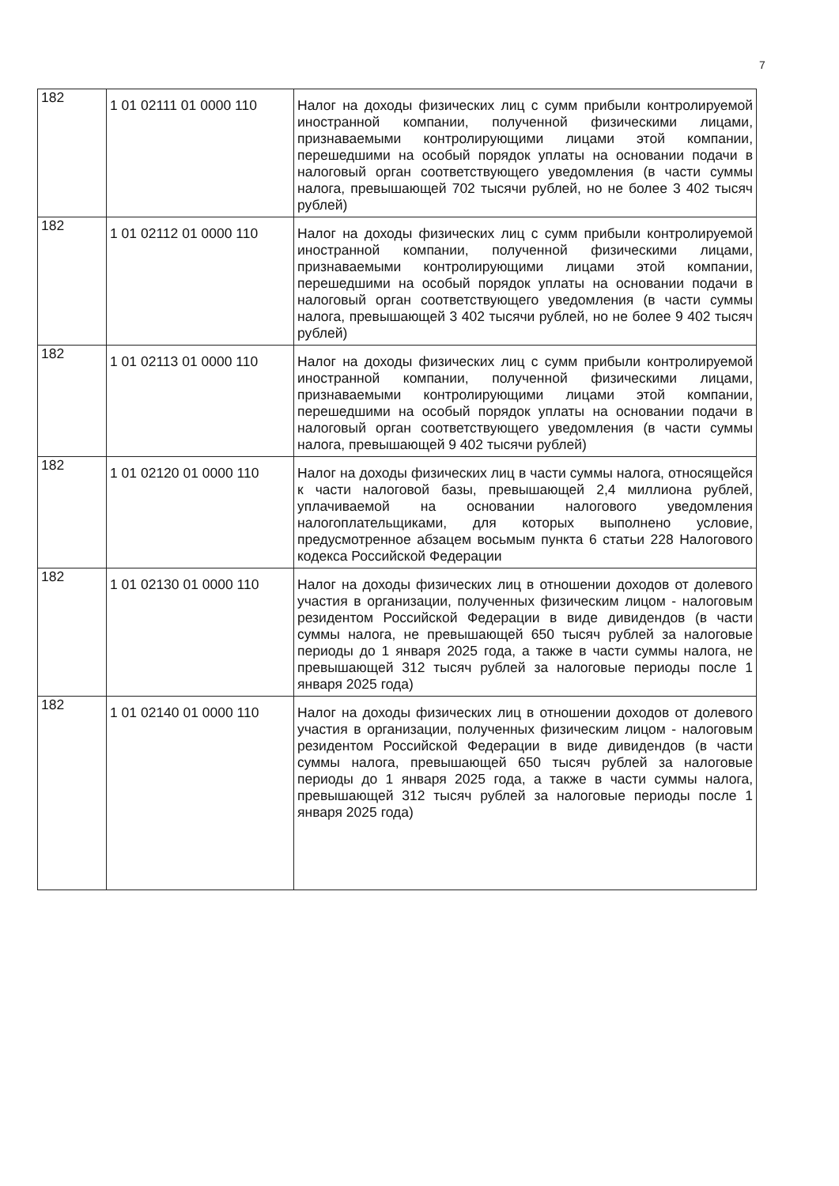7
| 182 | 1 01 02111 01 0000 110 | Налог на доходы физических лиц с сумм прибыли контролируемой иностранной компании, полученной физическими лицами, признаваемыми контролирующими лицами этой компании, перешедшими на особый порядок уплаты на основании подачи в налоговый орган соответствующего уведомления (в части суммы налога, превышающей 702 тысячи рублей, но не более 3 402 тысяч рублей) |
| 182 | 1 01 02112 01 0000 110 | Налог на доходы физических лиц с сумм прибыли контролируемой иностранной компании, полученной физическими лицами, признаваемыми контролирующими лицами этой компании, перешедшими на особый порядок уплаты на основании подачи в налоговый орган соответствующего уведомления (в части суммы налога, превышающей 3 402 тысячи рублей, но не более 9 402 тысяч рублей) |
| 182 | 1 01 02113 01 0000 110 | Налог на доходы физических лиц с сумм прибыли контролируемой иностранной компании, полученной физическими лицами, признаваемыми контролирующими лицами этой компании, перешедшими на особый порядок уплаты на основании подачи в налоговый орган соответствующего уведомления (в части суммы налога, превышающей 9 402 тысячи рублей) |
| 182 | 1 01 02120 01 0000 110 | Налог на доходы физических лиц в части суммы налога, относящейся к части налоговой базы, превышающей 2,4 миллиона рублей, уплачиваемой на основании налогового уведомления налогоплательщиками, для которых выполнено условие, предусмотренное абзацем восьмым пункта 6 статьи 228 Налогового кодекса Российской Федерации |
| 182 | 1 01 02130 01 0000 110 | Налог на доходы физических лиц в отношении доходов от долевого участия в организации, полученных физическим лицом - налоговым резидентом Российской Федерации в виде дивидендов (в части суммы налога, не превышающей 650 тысяч рублей за налоговые периоды до 1 января 2025 года, а также в части суммы налога, не превышающей 312 тысяч рублей за налоговые периоды после 1 января 2025 года) |
| 182 | 1 01 02140 01 0000 110 | Налог на доходы физических лиц в отношении доходов от долевого участия в организации, полученных физическим лицом - налоговым резидентом Российской Федерации в виде дивидендов (в части суммы налога, превышающей 650 тысяч рублей за налоговые периоды до 1 января 2025 года, а также в части суммы налога, превышающей 312 тысяч рублей за налоговые периоды после 1 января 2025 года) |